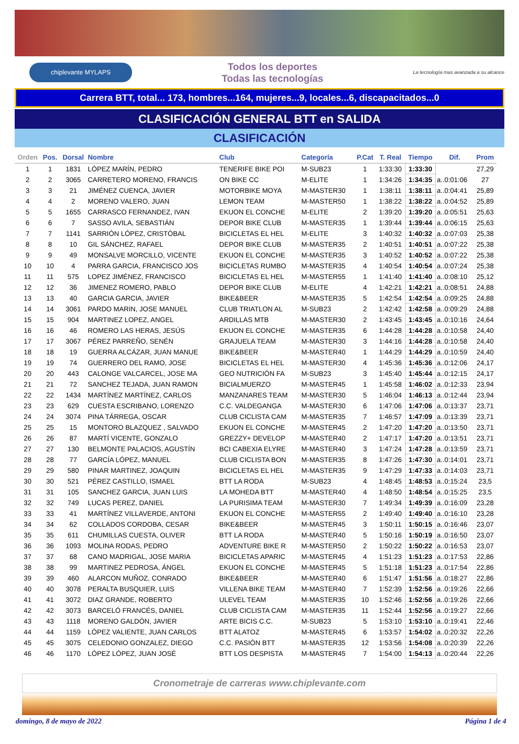chiplevante MYLAPS
Todos los deportes
Todas las tecnologías
La tecnología mas avanzada a su alcance
Carrera BTT, total... 173, hombres...164, mujeres...9, locales...6, discapacitados...0
CLASIFICACIÓN GENERAL BTT en SALIDA
CLASIFICACIÓN
| Orden | Pos. | Dorsal | Nombre | Club | Categoría | P.Cat | T. Real | Tiempo | Dif. | Prom |
| --- | --- | --- | --- | --- | --- | --- | --- | --- | --- | --- |
| 1 | 1 | 1831 | LÓPEZ MARÍN, PEDRO | TENERIFE BIKE POI | M-SUB23 | 1 | 1:33:30 | 1:33:30 | | 27,29 |
| 2 | 2 | 3065 | CARRETERO MORENO, FRANCIS | ON BIKE CC | M-ELITE | 1 | 1:34:26 | 1:34:35 | a..0:01:06 | 27 |
| 3 | 3 | 21 | JIMÉNEZ CUENCA, JAVIER | MOTORBIKE MOYA | M-MASTER30 | 1 | 1:38:11 | 1:38:11 | a..0:04:41 | 25,89 |
| 4 | 4 | 2 | MORENO VALERO, JUAN | LEMON TEAM | M-MASTER50 | 1 | 1:38:22 | 1:38:22 | a..0:04:52 | 25,89 |
| 5 | 5 | 1655 | CARRASCO FERNANDEZ, IVAN | EKUON EL CONCHE | M-ELITE | 2 | 1:39:20 | 1:39:20 | a..0:05:51 | 25,63 |
| 6 | 6 | 7 | SASSO AVILA, SEBASTIÁN | DEPOR BIKE CLUB | M-MASTER35 | 1 | 1:39:44 | 1:39:44 | a..0:06:15 | 25,63 |
| 7 | 7 | 1141 | SARRIÓN LÓPEZ, CRISTÓBAL | BICICLETAS EL HEL | M-ELITE | 3 | 1:40:32 | 1:40:32 | a..0:07:03 | 25,38 |
| 8 | 8 | 10 | GIL SÁNCHEZ, RAFAEL | DEPOR BIKE CLUB | M-MASTER35 | 2 | 1:40:51 | 1:40:51 | a..0:07:22 | 25,38 |
| 9 | 9 | 49 | MONSALVE MORCILLO, VICENTE | EKUON EL CONCHE | M-MASTER35 | 3 | 1:40:52 | 1:40:52 | a..0:07:22 | 25,38 |
| 10 | 10 | 4 | PARRA GARCIA, FRANCISCO JOS | BICICLETAS RUMBO | M-MASTER35 | 4 | 1:40:54 | 1:40:54 | a..0:07:24 | 25,38 |
| 11 | 11 | 575 | LOPEZ JIMÉNEZ, FRANCISCO | BICICLETAS EL HEL | M-MASTER55 | 1 | 1:41:40 | 1:41:40 | a..0:08:10 | 25,12 |
| 12 | 12 | 36 | JIMENEZ ROMERO, PABLO | DEPOR BIKE CLUB | M-ELITE | 4 | 1:42:21 | 1:42:21 | a..0:08:51 | 24,88 |
| 13 | 13 | 40 | GARCIA GARCIA, JAVIER | BIKE&BEER | M-MASTER35 | 5 | 1:42:54 | 1:42:54 | a..0:09:25 | 24,88 |
| 14 | 14 | 3061 | PARDO MARIN, JOSE MANUEL | CLUB TRIATLON AL | M-SUB23 | 2 | 1:42:42 | 1:42:58 | a..0:09:29 | 24,88 |
| 15 | 15 | 904 | MARTINEZ LOPEZ, ANGEL | ARDILLAS MTB | M-MASTER30 | 2 | 1:43:45 | 1:43:45 | a..0:10:16 | 24,64 |
| 16 | 16 | 46 | ROMERO LAS HERAS, JESÚS | EKUON EL CONCHE | M-MASTER35 | 6 | 1:44:28 | 1:44:28 | a..0:10:58 | 24,40 |
| 17 | 17 | 3067 | PÉREZ PARREÑO, SENÉN | GRAJUELA TEAM | M-MASTER30 | 3 | 1:44:16 | 1:44:28 | a..0:10:58 | 24,40 |
| 18 | 18 | 19 | GUERRA ALCÁZAR, JUAN MANUE | BIKE&BEER | M-MASTER40 | 1 | 1:44:29 | 1:44:29 | a..0:10:59 | 24,40 |
| 19 | 19 | 74 | GUERRERO DEL RAMO, JOSE | BICICLETAS EL HEL | M-MASTER30 | 4 | 1:45:36 | 1:45:36 | a..0:12:06 | 24,17 |
| 20 | 20 | 443 | CALONGE VALCARCEL, JOSE MA | GEO NUTRICIÓN FA | M-SUB23 | 3 | 1:45:40 | 1:45:44 | a..0:12:15 | 24,17 |
| 21 | 21 | 72 | SANCHEZ TEJADA, JUAN RAMON | BICIALMUERZO | M-MASTER45 | 1 | 1:45:58 | 1:46:02 | a..0:12:33 | 23,94 |
| 22 | 22 | 1434 | MARTÍNEZ MARTÍNEZ, CARLOS | MANZANARES TEAM | M-MASTER30 | 5 | 1:46:04 | 1:46:13 | a..0:12:44 | 23,94 |
| 23 | 23 | 629 | CUESTA ESCRIBANO, LORENZO | C.C. VALDEGANGA | M-MASTER30 | 6 | 1:47:06 | 1:47:06 | a..0:13:37 | 23,71 |
| 24 | 24 | 3074 | PINA TÁRREGA, OSCAR | CLUB CICLISTA CAM | M-MASTER35 | 7 | 1:46:57 | 1:47:09 | a..0:13:39 | 23,71 |
| 25 | 25 | 15 | MONTORO BLAZQUEZ , SALVADO | EKUON EL CONCHE | M-MASTER45 | 2 | 1:47:20 | 1:47:20 | a..0:13:50 | 23,71 |
| 26 | 26 | 87 | MARTÍ VICENTE, GONZALO | GREZZY+ DEVELOP | M-MASTER40 | 2 | 1:47:17 | 1:47:20 | a..0:13:51 | 23,71 |
| 27 | 27 | 130 | BELMONTE PALACIOS, AGUSTÍN | BCI CABEXIA ELYRE | M-MASTER40 | 3 | 1:47:24 | 1:47:28 | a..0:13:59 | 23,71 |
| 28 | 28 | 77 | GARCÍA LÓPEZ, MANUEL | CLUB CICLISTA BON | M-MASTER35 | 8 | 1:47:26 | 1:47:30 | a..0:14:01 | 23,71 |
| 29 | 29 | 580 | PINAR MARTINEZ, JOAQUIN | BICICLETAS EL HEL | M-MASTER35 | 9 | 1:47:29 | 1:47:33 | a..0:14:03 | 23,71 |
| 30 | 30 | 521 | PÉREZ CASTILLO, ISMAEL | BTT LA RODA | M-SUB23 | 4 | 1:48:45 | 1:48:53 | a..0:15:24 | 23,5 |
| 31 | 31 | 105 | SANCHEZ GARCIA, JUAN LUIS | LA MOHEDA BTT | M-MASTER40 | 4 | 1:48:50 | 1:48:54 | a..0:15:25 | 23,5 |
| 32 | 32 | 749 | LUCAS PEREZ, DANIEL | LA PURISIMA TEAM | M-MASTER30 | 7 | 1:49:34 | 1:49:39 | a..0:16:09 | 23,28 |
| 33 | 33 | 41 | MARTÍNEZ VILLAVERDE, ANTONI | EKUON EL CONCHE | M-MASTER55 | 2 | 1:49:40 | 1:49:40 | a..0:16:10 | 23,28 |
| 34 | 34 | 62 | COLLADOS CORDOBA, CESAR | BIKE&BEER | M-MASTER45 | 3 | 1:50:11 | 1:50:15 | a..0:16:46 | 23,07 |
| 35 | 35 | 611 | CHUMILLAS CUESTA, OLIVER | BTT LA RODA | M-MASTER40 | 5 | 1:50:16 | 1:50:19 | a..0:16:50 | 23,07 |
| 36 | 36 | 1093 | MOLINA RODAS, PEDRO | ADVENTURE BIKE R | M-MASTER50 | 2 | 1:50:22 | 1:50:22 | a..0:16:53 | 23,07 |
| 37 | 37 | 68 | CANO MADRIGAL, JOSE MARIA | BICICLETAS APARIC | M-MASTER45 | 4 | 1:51:23 | 1:51:23 | a..0:17:53 | 22,86 |
| 38 | 38 | 99 | MARTINEZ PEDROSA, ÁNGEL | EKUON EL CONCHE | M-MASTER45 | 5 | 1:51:18 | 1:51:23 | a..0:17:54 | 22,86 |
| 39 | 39 | 460 | ALARCON MUÑOZ, CONRADO | BIKE&BEER | M-MASTER40 | 6 | 1:51:47 | 1:51:56 | a..0:18:27 | 22,86 |
| 40 | 40 | 3078 | PERALTA BUSQUIER, LUIS | VILLENA BIKE TEAM | M-MASTER40 | 7 | 1:52:39 | 1:52:56 | a..0:19:26 | 22,66 |
| 41 | 41 | 3072 | DIAZ GRANDE, ROBERTO | ULEVEL TEAM | M-MASTER35 | 10 | 1:52:46 | 1:52:56 | a..0:19:26 | 22,66 |
| 42 | 42 | 3073 | BARCELÓ FRANCÉS, DANIEL | CLUB CICLISTA CAM | M-MASTER35 | 11 | 1:52:44 | 1:52:56 | a..0:19:27 | 22,66 |
| 43 | 43 | 1118 | MORENO GALDÓN, JAVIER | ARTE BICIS C.C. | M-SUB23 | 5 | 1:53:10 | 1:53:10 | a..0:19:41 | 22,46 |
| 44 | 44 | 1159 | LÓPEZ VALIENTE, JUAN CARLOS | BTT ALATOZ | M-MASTER45 | 6 | 1:53:57 | 1:54:02 | a..0:20:32 | 22,26 |
| 45 | 45 | 3075 | CELEDONIO GONZALEZ, DIEGO | C.C. PASIÓN BTT | M-MASTER35 | 12 | 1:53:56 | 1:54:08 | a..0:20:39 | 22,26 |
| 46 | 46 | 1170 | LÓPEZ LÓPEZ, JUAN JOSÉ | BTT LOS DESPISTA | M-MASTER45 | 7 | 1:54:00 | 1:54:13 | a..0:20:44 | 22,26 |
Cronometraje de carreras www.chiplevante.com
domingo, 8 de mayo de 2022 Página 1 de 4